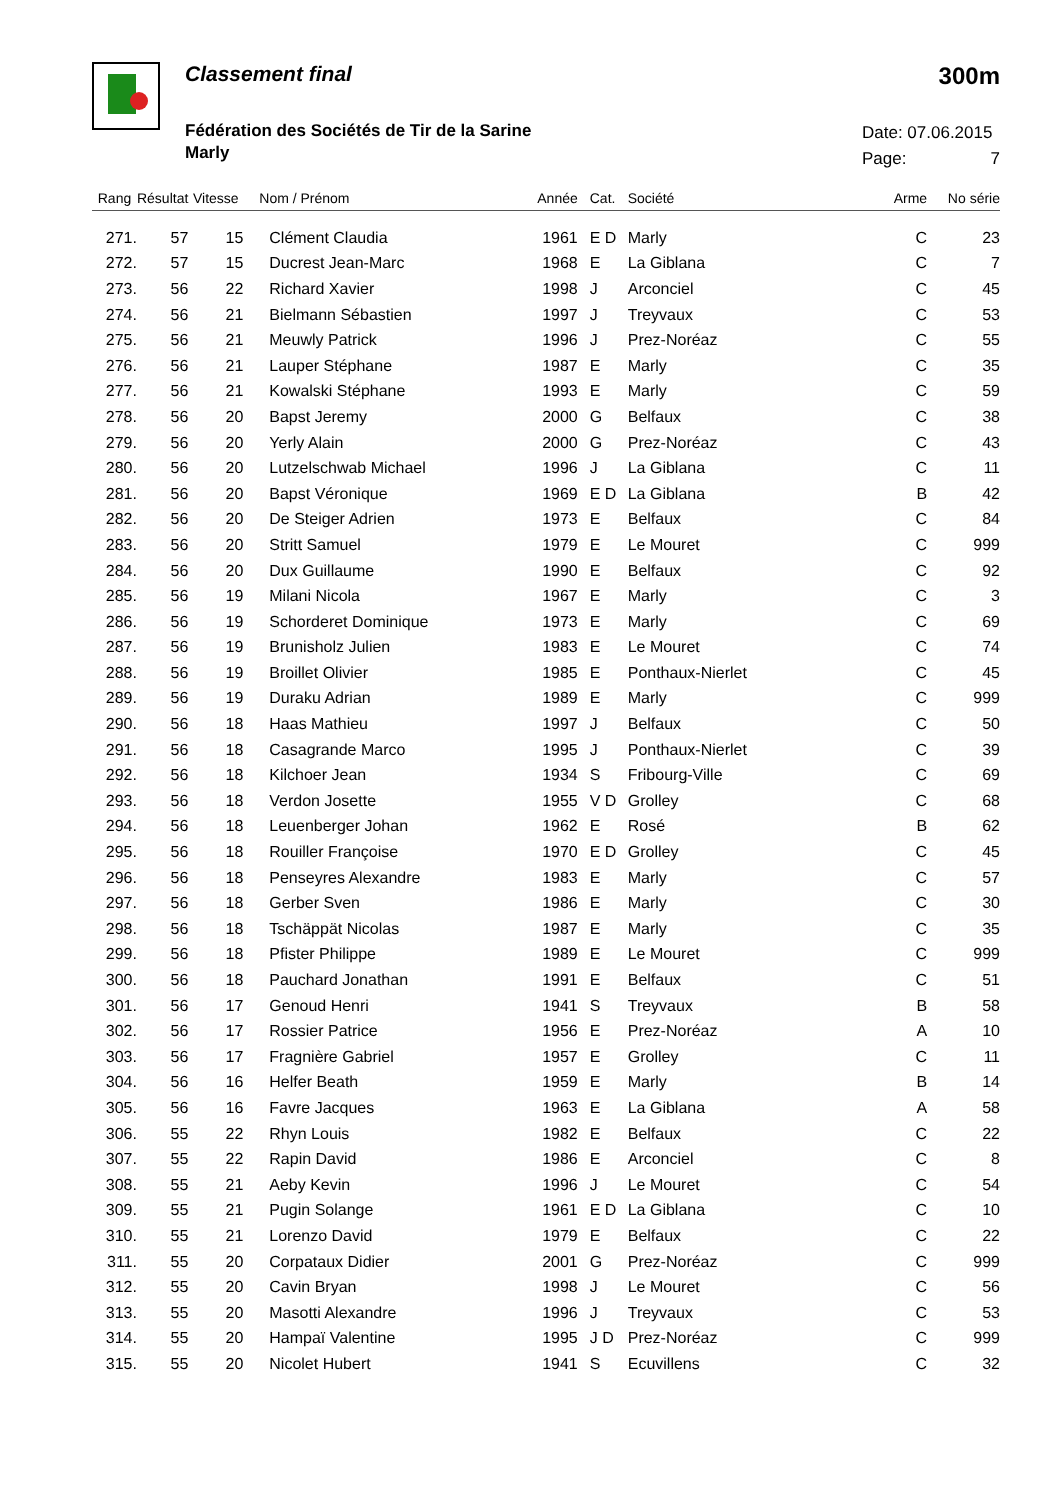Classement final 300m
Fédération des Sociétés de Tir de la Sarine
Marly
Date: 07.06.2015
Page: 7
| Rang | Résultat | Vitesse | Nom / Prénom | Année | Cat. | Société | Arme | No série |
| --- | --- | --- | --- | --- | --- | --- | --- | --- |
| 271. | 57 | 15 | Clément Claudia | 1961 | E D | Marly | C | 23 |
| 272. | 57 | 15 | Ducrest Jean-Marc | 1968 | E | La Giblana | C | 7 |
| 273. | 56 | 22 | Richard Xavier | 1998 | J | Arconciel | C | 45 |
| 274. | 56 | 21 | Bielmann Sébastien | 1997 | J | Treyvaux | C | 53 |
| 275. | 56 | 21 | Meuwly Patrick | 1996 | J | Prez-Noréaz | C | 55 |
| 276. | 56 | 21 | Lauper Stéphane | 1987 | E | Marly | C | 35 |
| 277. | 56 | 21 | Kowalski Stéphane | 1993 | E | Marly | C | 59 |
| 278. | 56 | 20 | Bapst Jeremy | 2000 | G | Belfaux | C | 38 |
| 279. | 56 | 20 | Yerly Alain | 2000 | G | Prez-Noréaz | C | 43 |
| 280. | 56 | 20 | Lutzelschwab Michael | 1996 | J | La Giblana | C | 11 |
| 281. | 56 | 20 | Bapst Véronique | 1969 | E D | La Giblana | B | 42 |
| 282. | 56 | 20 | De Steiger Adrien | 1973 | E | Belfaux | C | 84 |
| 283. | 56 | 20 | Stritt Samuel | 1979 | E | Le Mouret | C | 999 |
| 284. | 56 | 20 | Dux Guillaume | 1990 | E | Belfaux | C | 92 |
| 285. | 56 | 19 | Milani Nicola | 1967 | E | Marly | C | 3 |
| 286. | 56 | 19 | Schorderet Dominique | 1973 | E | Marly | C | 69 |
| 287. | 56 | 19 | Brunisholz Julien | 1983 | E | Le Mouret | C | 74 |
| 288. | 56 | 19 | Broillet Olivier | 1985 | E | Ponthaux-Nierlet | C | 45 |
| 289. | 56 | 19 | Duraku Adrian | 1989 | E | Marly | C | 999 |
| 290. | 56 | 18 | Haas Mathieu | 1997 | J | Belfaux | C | 50 |
| 291. | 56 | 18 | Casagrande Marco | 1995 | J | Ponthaux-Nierlet | C | 39 |
| 292. | 56 | 18 | Kilchoer Jean | 1934 | S | Fribourg-Ville | C | 69 |
| 293. | 56 | 18 | Verdon Josette | 1955 | V D | Grolley | C | 68 |
| 294. | 56 | 18 | Leuenberger Johan | 1962 | E | Rosé | B | 62 |
| 295. | 56 | 18 | Rouiller Françoise | 1970 | E D | Grolley | C | 45 |
| 296. | 56 | 18 | Penseyres Alexandre | 1983 | E | Marly | C | 57 |
| 297. | 56 | 18 | Gerber Sven | 1986 | E | Marly | C | 30 |
| 298. | 56 | 18 | Tschäppät Nicolas | 1987 | E | Marly | C | 35 |
| 299. | 56 | 18 | Pfister Philippe | 1989 | E | Le Mouret | C | 999 |
| 300. | 56 | 18 | Pauchard Jonathan | 1991 | E | Belfaux | C | 51 |
| 301. | 56 | 17 | Genoud Henri | 1941 | S | Treyvaux | B | 58 |
| 302. | 56 | 17 | Rossier Patrice | 1956 | E | Prez-Noréaz | A | 10 |
| 303. | 56 | 17 | Fragnière Gabriel | 1957 | E | Grolley | C | 11 |
| 304. | 56 | 16 | Helfer Beath | 1959 | E | Marly | B | 14 |
| 305. | 56 | 16 | Favre Jacques | 1963 | E | La Giblana | A | 58 |
| 306. | 55 | 22 | Rhyn Louis | 1982 | E | Belfaux | C | 22 |
| 307. | 55 | 22 | Rapin David | 1986 | E | Arconciel | C | 8 |
| 308. | 55 | 21 | Aeby Kevin | 1996 | J | Le Mouret | C | 54 |
| 309. | 55 | 21 | Pugin Solange | 1961 | E D | La Giblana | C | 10 |
| 310. | 55 | 21 | Lorenzo David | 1979 | E | Belfaux | C | 22 |
| 311. | 55 | 20 | Corpataux Didier | 2001 | G | Prez-Noréaz | C | 999 |
| 312. | 55 | 20 | Cavin Bryan | 1998 | J | Le Mouret | C | 56 |
| 313. | 55 | 20 | Masotti Alexandre | 1996 | J | Treyvaux | C | 53 |
| 314. | 55 | 20 | Hampaï Valentine | 1995 | J D | Prez-Noréaz | C | 999 |
| 315. | 55 | 20 | Nicolet Hubert | 1941 | S | Ecuvillens | C | 32 |